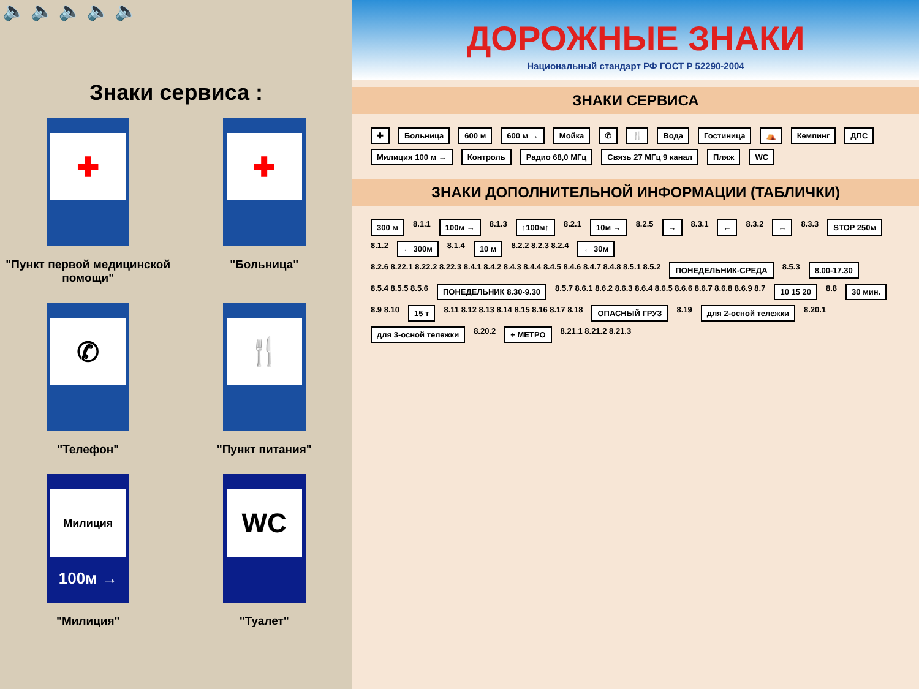🔈 🔈 🔈 🔈 🔈
Знаки сервиса :
✚
"Пункт первой медицинской помощи"
✚
"Больница"
✆
"Телефон"
🍴
"Пункт питания"
Милиция
100м →
"Милиция"
WC
"Туалет"
ДОРОЖНЫЕ ЗНАКИ
Национальный стандарт РФ ГОСТ Р 52290-2004
ЗНАКИ СЕРВИСА
✚ Больница 600 м 600 м → Мойка ✆ 🍴 Вода Гостиница ⛺ Кемпинг ДПС Милиция 100 м → Контроль Радио 68,0 МГц Связь 27 МГц 9 канал Пляж WC
ЗНАКИ ДОПОЛНИТЕЛЬНОЙ ИНФОРМАЦИИ (ТАБЛИЧКИ)
300 м 8.1.1 100м → 8.1.3 ↑100м↑ 8.2.1 10м → 8.2.5 → 8.3.1 ← 8.3.2 ↔ 8.3.3 STOP 250м 8.1.2 ← 300м 8.1.4 10 м 8.2.2 8.2.3 8.2.4 ← 30м 8.2.6 8.22.1 8.22.2 8.22.3 8.4.1 8.4.2 8.4.3 8.4.4 8.4.5 8.4.6 8.4.7 8.4.8 8.5.1 8.5.2 ПОНЕДЕЛЬНИК-СРЕДА 8.5.3 8.00-17.30 8.5.4 8.5.5 8.5.6 ПОНЕДЕЛЬНИК 8.30-9.30 8.5.7 8.6.1 8.6.2 8.6.3 8.6.4 8.6.5 8.6.6 8.6.7 8.6.8 8.6.9 8.7 10 15 20 8.8 30 мин. 8.9 8.10 15 т 8.11 8.12 8.13 8.14 8.15 8.16 8.17 8.18 ОПАСНЫЙ ГРУЗ 8.19 для 2-осной тележки 8.20.1 для 3-осной тележки 8.20.2 + МЕТРО 8.21.1 8.21.2 8.21.3